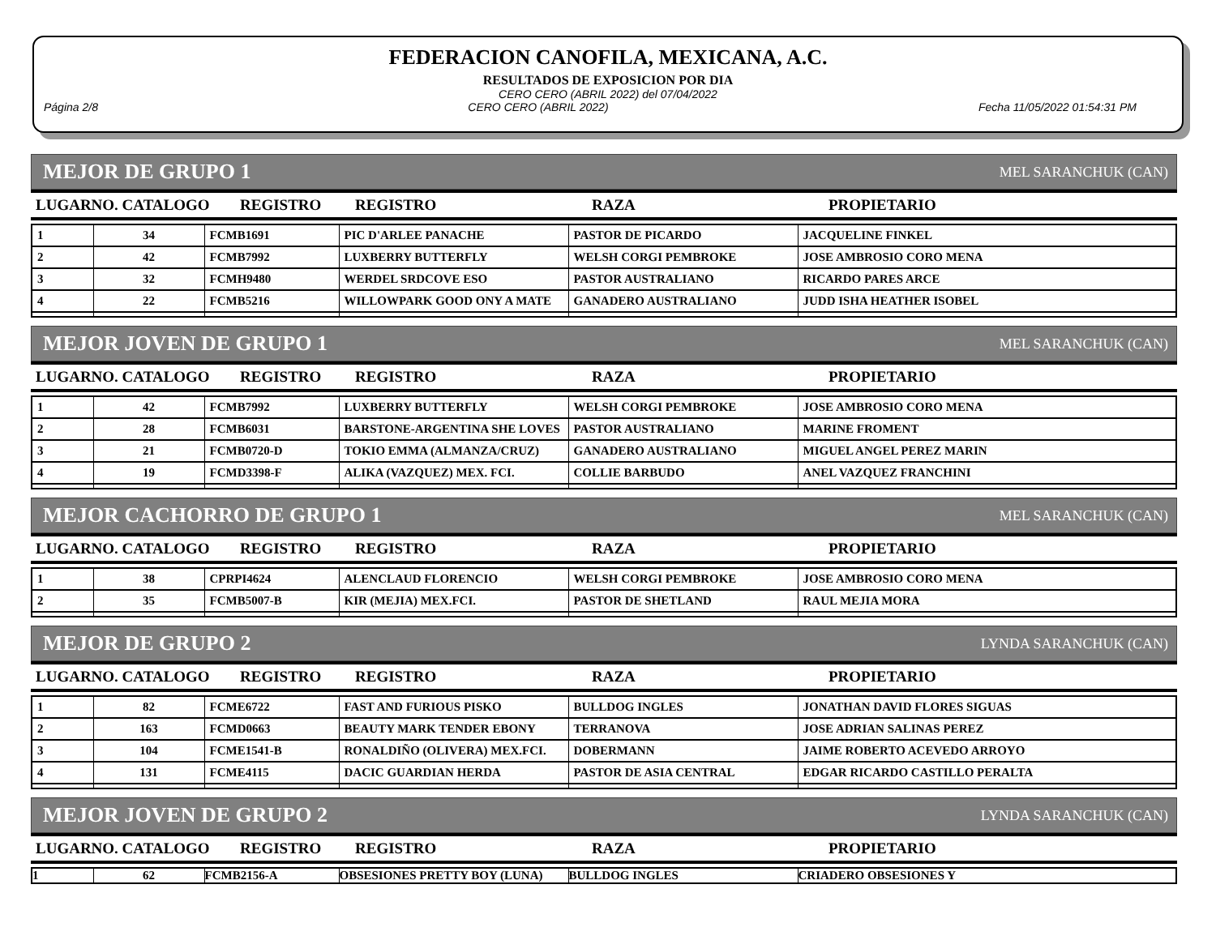FEDERACION CANOFILA, MEXICANA, A.C.
RESULTADOS DE EXPOSICION POR DIA
CERO CERO (ABRIL 2022) del 07/04/2022
Página 2/8 CERO CERO (ABRIL 2022) Fecha 11/05/2022 01:54:31 PM
MEJOR DE GRUPO 1 MEL SARANCHUK (CAN)
| LUGARNO. CATALOGO | REGISTRO | REGISTRO | RAZA | PROPIETARIO |
| --- | --- | --- | --- | --- |
| 1 | 34 | FCMB1691 | PIC D'ARLEE PANACHE | PASTOR DE PICARDO | JACQUELINE FINKEL |
| 2 | 42 | FCMB7992 | LUXBERRY BUTTERFLY | WELSH CORGI PEMBROKE | JOSE AMBROSIO CORO MENA |
| 3 | 32 | FCMH9480 | WERDEL SRDCOVE ESO | PASTOR AUSTRALIANO | RICARDO PARES ARCE |
| 4 | 22 | FCMB5216 | WILLOWPARK GOOD ONY A MATE | GANADERO AUSTRALIANO | JUDD ISHA HEATHER ISOBEL |
MEJOR JOVEN DE GRUPO 1 MEL SARANCHUK (CAN)
| LUGARNO. CATALOGO | REGISTRO | REGISTRO | RAZA | PROPIETARIO |
| --- | --- | --- | --- | --- |
| 1 | 42 | FCMB7992 | LUXBERRY BUTTERFLY | WELSH CORGI PEMBROKE | JOSE AMBROSIO CORO MENA |
| 2 | 28 | FCMB6031 | BARSTONE-ARGENTINA SHE LOVES | PASTOR AUSTRALIANO | MARINE FROMENT |
| 3 | 21 | FCMB0720-D | TOKIO EMMA (ALMANZA/CRUZ) | GANADERO AUSTRALIANO | MIGUEL ANGEL PEREZ MARIN |
| 4 | 19 | FCMD3398-F | ALIKA (VAZQUEZ) MEX. FCI. | COLLIE BARBUDO | ANEL VAZQUEZ FRANCHINI |
MEJOR CACHORRO DE GRUPO 1 MEL SARANCHUK (CAN)
| LUGARNO. CATALOGO | REGISTRO | REGISTRO | RAZA | PROPIETARIO |
| --- | --- | --- | --- | --- |
| 1 | 38 | CPRPI4624 | ALENCLAUD FLORENCIO | WELSH CORGI PEMBROKE | JOSE AMBROSIO CORO MENA |
| 2 | 35 | FCMB5007-B | KIR (MEJIA) MEX.FCI. | PASTOR DE SHETLAND | RAUL MEJIA MORA |
MEJOR DE GRUPO 2 LYNDA SARANCHUK (CAN)
| LUGARNO. CATALOGO | REGISTRO | REGISTRO | RAZA | PROPIETARIO |
| --- | --- | --- | --- | --- |
| 1 | 82 | FCME6722 | FAST AND FURIOUS PISKO | BULLDOG INGLES | JONATHAN DAVID FLORES SIGUAS |
| 2 | 163 | FCMD0663 | BEAUTY MARK TENDER EBONY | TERRANOVA | JOSE ADRIAN SALINAS PEREZ |
| 3 | 104 | FCME1541-B | RONALDIÑO (OLIVERA) MEX.FCI. | DOBERMANN | JAIME ROBERTO ACEVEDO ARROYO |
| 4 | 131 | FCME4115 | DACIC GUARDIAN HERDA | PASTOR DE ASIA CENTRAL | EDGAR RICARDO CASTILLO PERALTA |
MEJOR JOVEN DE GRUPO 2 LYNDA SARANCHUK (CAN)
| LUGARNO. CATALOGO | REGISTRO | REGISTRO | RAZA | PROPIETARIO |
| --- | --- | --- | --- | --- |
| 1 | 62 | FCMB2156-A | OBSESIONES PRETTY BOY (LUNA) | BULLDOG INGLES | CRIADERO OBSESIONES Y |